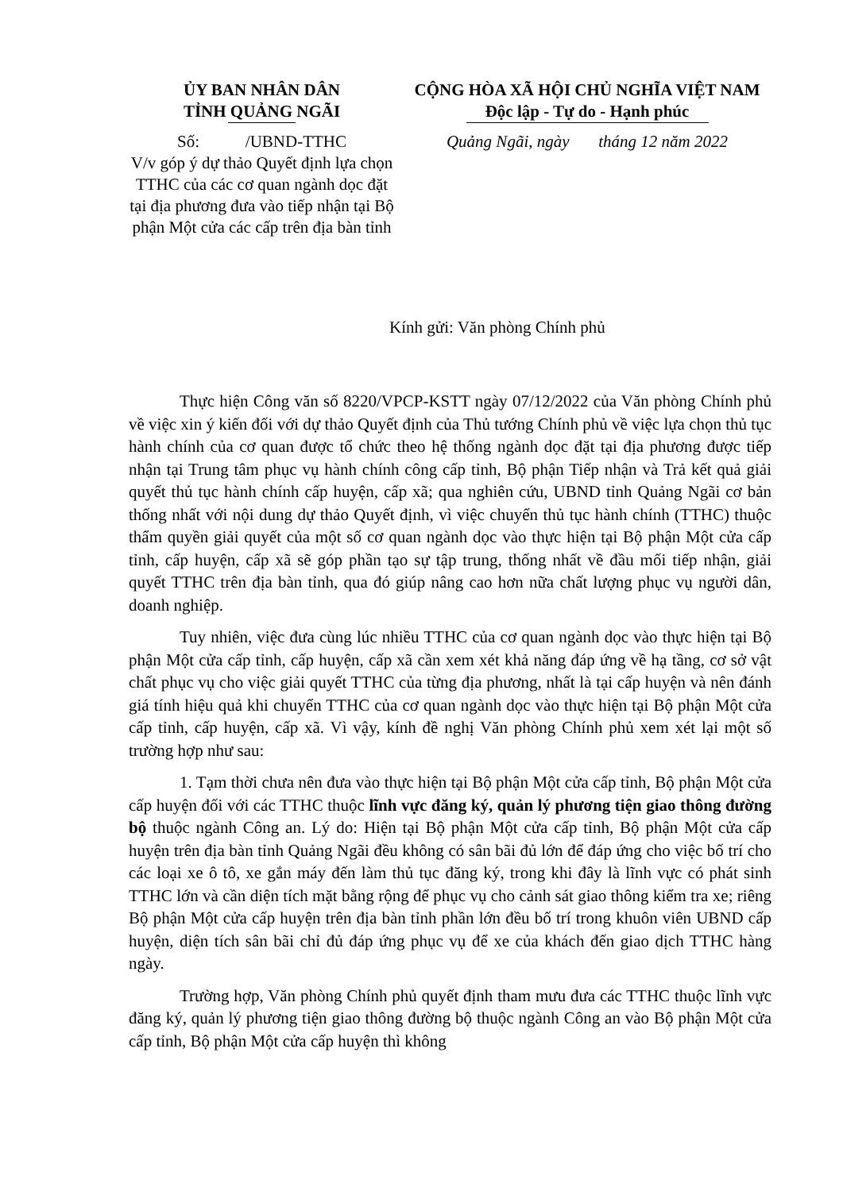ỦY BAN NHÂN DÂN
TỈNH QUẢNG NGÃI
Số: /UBND-TTHC
V/v góp ý dự thảo Quyết định lựa chọn TTHC của các cơ quan ngành dọc đặt tại địa phương đưa vào tiếp nhận tại Bộ phận Một cửa các cấp trên địa bàn tỉnh
CỘNG HÒA XÃ HỘI CHỦ NGHĨA VIỆT NAM
Độc lập - Tự do - Hạnh phúc
Quảng Ngãi, ngày tháng 12 năm 2022
Kính gửi: Văn phòng Chính phủ
Thực hiện Công văn số 8220/VPCP-KSTT ngày 07/12/2022 của Văn phòng Chính phủ về việc xin ý kiến đối với dự thảo Quyết định của Thủ tướng Chính phủ về việc lựa chọn thủ tục hành chính của cơ quan được tổ chức theo hệ thống ngành dọc đặt tại địa phương được tiếp nhận tại Trung tâm phục vụ hành chính công cấp tỉnh, Bộ phận Tiếp nhận và Trả kết quả giải quyết thủ tục hành chính cấp huyện, cấp xã; qua nghiên cứu, UBND tỉnh Quảng Ngãi cơ bản thống nhất với nội dung dự thảo Quyết định, vì việc chuyển thủ tục hành chính (TTHC) thuộc thẩm quyền giải quyết của một số cơ quan ngành dọc vào thực hiện tại Bộ phận Một cửa cấp tỉnh, cấp huyện, cấp xã sẽ góp phần tạo sự tập trung, thống nhất về đầu mối tiếp nhận, giải quyết TTHC trên địa bàn tỉnh, qua đó giúp nâng cao hơn nữa chất lượng phục vụ người dân, doanh nghiệp.
Tuy nhiên, việc đưa cùng lúc nhiều TTHC của cơ quan ngành dọc vào thực hiện tại Bộ phận Một cửa cấp tỉnh, cấp huyện, cấp xã cần xem xét khả năng đáp ứng về hạ tầng, cơ sở vật chất phục vụ cho việc giải quyết TTHC của từng địa phương, nhất là tại cấp huyện và nên đánh giá tính hiệu quả khi chuyển TTHC của cơ quan ngành dọc vào thực hiện tại Bộ phận Một cửa cấp tỉnh, cấp huyện, cấp xã. Vì vậy, kính đề nghị Văn phòng Chính phủ xem xét lại một số trường hợp như sau:
1. Tạm thời chưa nên đưa vào thực hiện tại Bộ phận Một cửa cấp tỉnh, Bộ phận Một cửa cấp huyện đối với các TTHC thuộc lĩnh vực đăng ký, quản lý phương tiện giao thông đường bộ thuộc ngành Công an. Lý do: Hiện tại Bộ phận Một cửa cấp tỉnh, Bộ phận Một cửa cấp huyện trên địa bàn tỉnh Quảng Ngãi đều không có sân bãi đủ lớn để đáp ứng cho việc bố trí cho các loại xe ô tô, xe gắn máy đến làm thủ tục đăng ký, trong khi đây là lĩnh vực có phát sinh TTHC lớn và cần diện tích mặt bằng rộng để phục vụ cho cảnh sát giao thông kiểm tra xe; riêng Bộ phận Một cửa cấp huyện trên địa bàn tỉnh phần lớn đều bố trí trong khuôn viên UBND cấp huyện, diện tích sân bãi chỉ đủ đáp ứng phục vụ để xe của khách đến giao dịch TTHC hàng ngày.
Trường hợp, Văn phòng Chính phủ quyết định tham mưu đưa các TTHC thuộc lĩnh vực đăng ký, quản lý phương tiện giao thông đường bộ thuộc ngành Công an vào Bộ phận Một cửa cấp tỉnh, Bộ phận Một cửa cấp huyện thì không